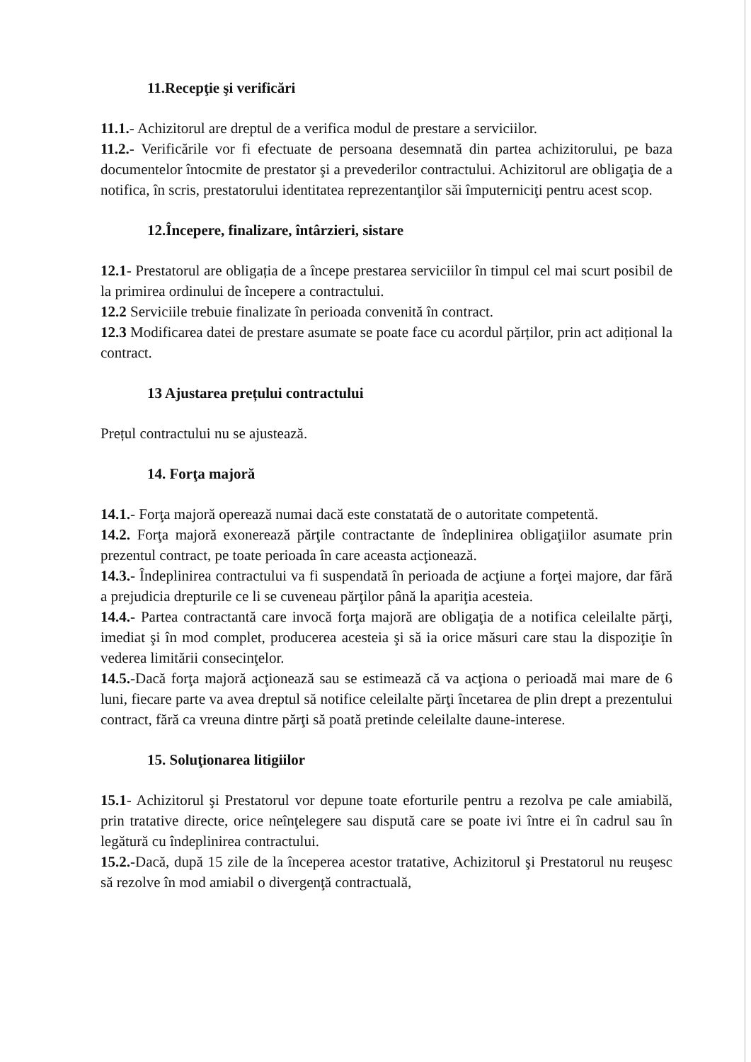11.Recepţie şi verificări
11.1.- Achizitorul are dreptul de a verifica modul de prestare a serviciilor.
11.2.- Verificările vor fi efectuate de persoana desemnată din partea achizitorului, pe baza documentelor întocmite de prestator şi a prevederilor contractului. Achizitorul are obligaţia de a notifica, în scris, prestatorului identitatea reprezentanţilor săi împuterniciţi pentru acest scop.
12.Începere, finalizare, întârzieri, sistare
12.1- Prestatorul are obligația de a începe prestarea serviciilor în timpul cel mai scurt posibil de la primirea ordinului de începere a contractului.
12.2 Serviciile trebuie finalizate în perioada convenită în contract.
12.3 Modificarea datei de prestare asumate se poate face cu acordul părților, prin act adițional la contract.
13 Ajustarea prețului contractului
Prețul contractului nu se ajustează.
14. Forţa majoră
14.1.- Forţa majoră operează numai dacă este constatată de o autoritate competentă.
14.2. Forţa majoră exonerează părţile contractante de îndeplinirea obligaţiilor asumate prin prezentul contract, pe toate perioada în care aceasta acţionează.
14.3.- Îndeplinirea contractului va fi suspendată în perioada de acţiune a forţei majore, dar fără a prejudicia drepturile ce li se cuveneau părţilor până la apariţia acesteia.
14.4.- Partea contractantă care invocă forţa majoră are obligaţia de a notifica celeilalte părţi, imediat şi în mod complet, producerea acesteia şi să ia orice măsuri care stau la dispoziţie în vederea limitării consecinţelor.
14.5.-Dacă forţa majoră acţionează sau se estimează că va acţiona o perioadă mai mare de 6 luni, fiecare parte va avea dreptul să notifice celeilalte părţi încetarea de plin drept a prezentului contract, fără ca vreuna dintre părţi să poată pretinde celeilalte daune-interese.
15. Soluţionarea litigiilor
15.1- Achizitorul şi Prestatorul vor depune toate eforturile pentru a rezolva pe cale amiabilă, prin tratative directe, orice neînţelegere sau dispută care se poate ivi între ei în cadrul sau în legătură cu îndeplinirea contractului.
15.2.-Dacă, după 15 zile de la începerea acestor tratative, Achizitorul şi Prestatorul nu reuşesc să rezolve în mod amiabil o divergenţă contractuală,